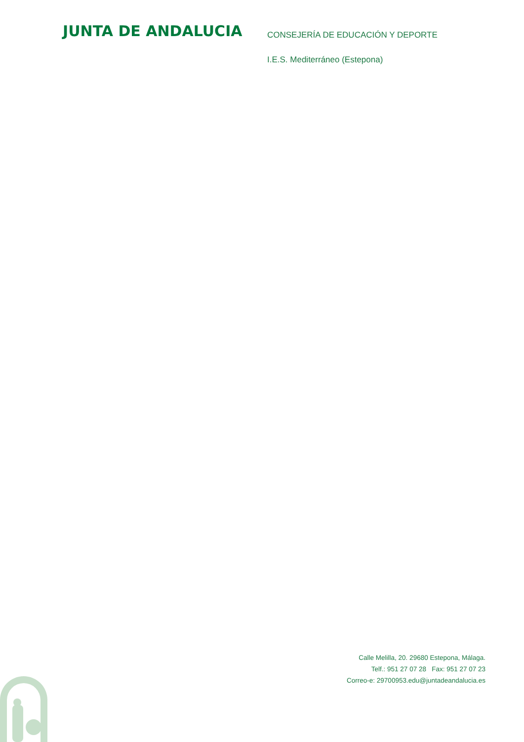JUNTA DE ANDALUCIA
CONSEJERÍA DE EDUCACIÓN Y DEPORTE
I.E.S. Mediterráneo (Estepona)
Calle Melilla, 20. 29680 Estepona, Málaga.
Telf.: 951 27 07 28 Fax: 951 27 07 23
Correo-e: 29700953.edu@juntadeandalucia.es